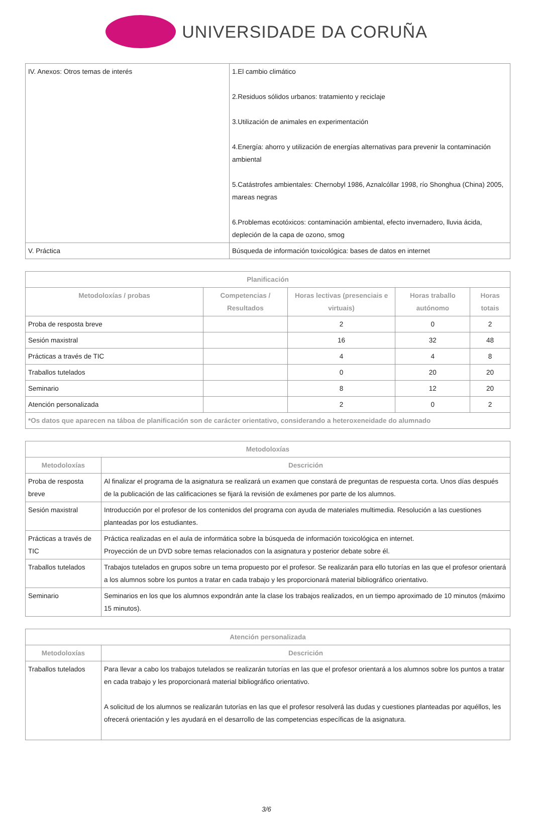UNIVERSIDADE DA CORUÑA
| IV. Anexos: Otros temas de interés | 1.El cambio climático 2.Residuos sólidos urbanos: tratamiento y reciclaje 3.Utilización de animales en experimentación 4.Energía: ahorro y utilización de energías alternativas para prevenir la contaminación ambiental 5.Catástrofes ambientales: Chernobyl 1986, Aznalcóllar 1998, río Shonghua (China) 2005, mareas negras 6.Problemas ecotóxicos: contaminación ambiental, efecto invernadero, lluvia ácida, depleción de la capa de ozono, smog |
| V. Práctica | Búsqueda de información toxicológica: bases de datos en internet |
| Planificación | | | | |
| --- | --- | --- | --- | --- |
| Metodoloxías / probas | Competencias / Resultados | Horas lectivas (presenciais e virtuais) | Horas traballo autónomo | Horas totais |
| Proba de resposta breve | | 2 | 0 | 2 |
| Sesión maxistral | | 16 | 32 | 48 |
| Prácticas a través de TIC | | 4 | 4 | 8 |
| Traballos tutelados | | 0 | 20 | 20 |
| Seminario | | 8 | 12 | 20 |
| Atención personalizada | | 2 | 0 | 2 |
| *Os datos que aparecen na táboa de planificación son de carácter orientativo, considerando a heteroxeneidade do alumnado | | | | |
| Metodoloxías | |
| --- | --- |
| Metodoloxías | Descrición |
| Proba de resposta breve | Al finalizar el programa de la asignatura se realizará un examen que constará de preguntas de respuesta corta. Unos días después de la publicación de las calificaciones se fijará la revisión de exámenes por parte de los alumnos. |
| Sesión maxistral | Introducción por el profesor de los contenidos del programa con ayuda de materiales multimedia. Resolución a las cuestiones planteadas por los estudiantes. |
| Prácticas a través de TIC | Práctica realizadas en el aula de informática sobre la búsqueda de información toxicológica en internet. Proyección de un DVD sobre temas relacionados con la asignatura y posterior debate sobre él. |
| Traballos tutelados | Trabajos tutelados en grupos sobre un tema propuesto por el profesor. Se realizarán para ello tutorías en las que el profesor orientará a los alumnos sobre los puntos a tratar en cada trabajo y les proporcionará material bibliográfico orientativo. |
| Seminario | Seminarios en los que los alumnos expondrán ante la clase los trabajos realizados, en un tiempo aproximado de 10 minutos (máximo 15 minutos). |
| Atención personalizada | |
| --- | --- |
| Metodoloxías | Descrición |
| Traballos tutelados | Para llevar a cabo los trabajos tutelados se realizarán tutorías en las que el profesor orientará a los alumnos sobre los puntos a tratar en cada trabajo y les proporcionará material bibliográfico orientativo. A solicitud de los alumnos se realizarán tutorías en las que el profesor resolverá las dudas y cuestiones planteadas por aquéllos, les ofrecerá orientación y les ayudará en el desarrollo de las competencias específicas de la asignatura. |
3/6